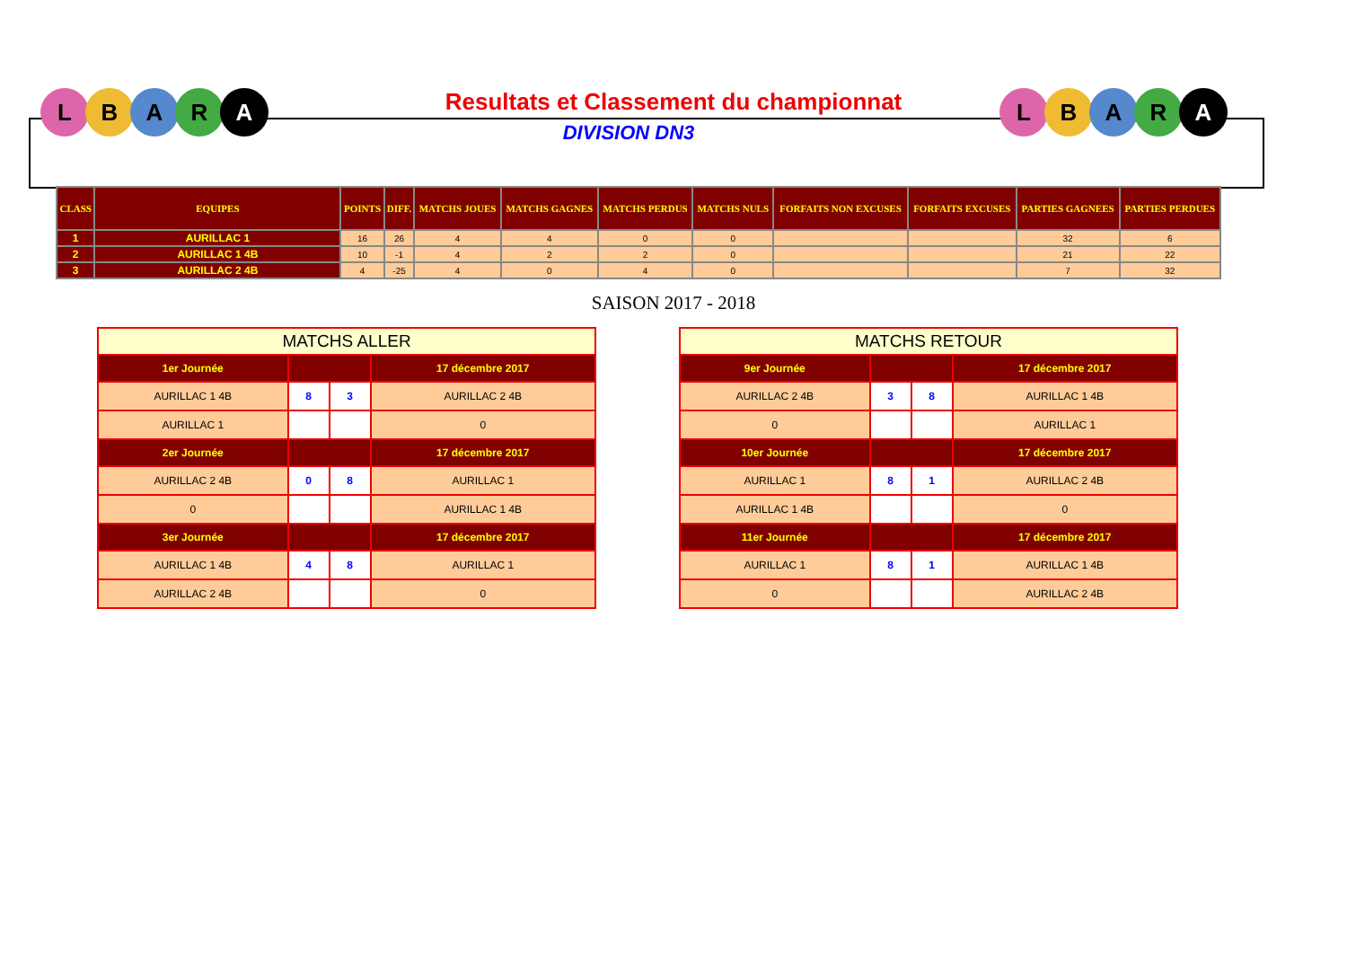L B A R A
L B A R A
Resultats et Classement du championnat
DIVISION DN3
| CLASS | EQUIPES | POINTS | DIFF. | MATCHS JOUES | MATCHS GAGNES | MATCHS PERDUS | MATCHS NULS | FORFAITS NON EXCUSES | FORFAITS EXCUSES | PARTIES GAGNEES | PARTIES PERDUES |
| --- | --- | --- | --- | --- | --- | --- | --- | --- | --- | --- | --- |
| 1 | AURILLAC 1 | 16 | 26 | 4 | 4 | 0 | 0 | | | 32 | 6 |
| 2 | AURILLAC 1 4B | 10 | -1 | 4 | 2 | 2 | 0 | | | 21 | 22 |
| 3 | AURILLAC 2 4B | 4 | -25 | 4 | 0 | 4 | 0 | | | 7 | 32 |
SAISON 2017 - 2018
| MATCHS ALLER | | | |
| 1er Journée | | | 17 décembre 2017 |
| AURILLAC 1 4B | 8 | 3 | AURILLAC 2 4B |
| AURILLAC 1 | | | 0 |
| 2er Journée | | | 17 décembre 2017 |
| AURILLAC 2 4B | 0 | 8 | AURILLAC 1 |
| 0 | | | AURILLAC 1 4B |
| 3er Journée | | | 17 décembre 2017 |
| AURILLAC 1 4B | 4 | 8 | AURILLAC 1 |
| AURILLAC 2 4B | | | 0 |
| MATCHS RETOUR | | | |
| 9er Journée | | | 17 décembre 2017 |
| AURILLAC 2 4B | 3 | 8 | AURILLAC 1 4B |
| 0 | | | AURILLAC 1 |
| 10er Journée | | | 17 décembre 2017 |
| AURILLAC 1 | 8 | 1 | AURILLAC 2 4B |
| AURILLAC 1 4B | | | 0 |
| 11er Journée | | | 17 décembre 2017 |
| AURILLAC 1 | 8 | 1 | AURILLAC 1 4B |
| 0 | | | AURILLAC 2 4B |